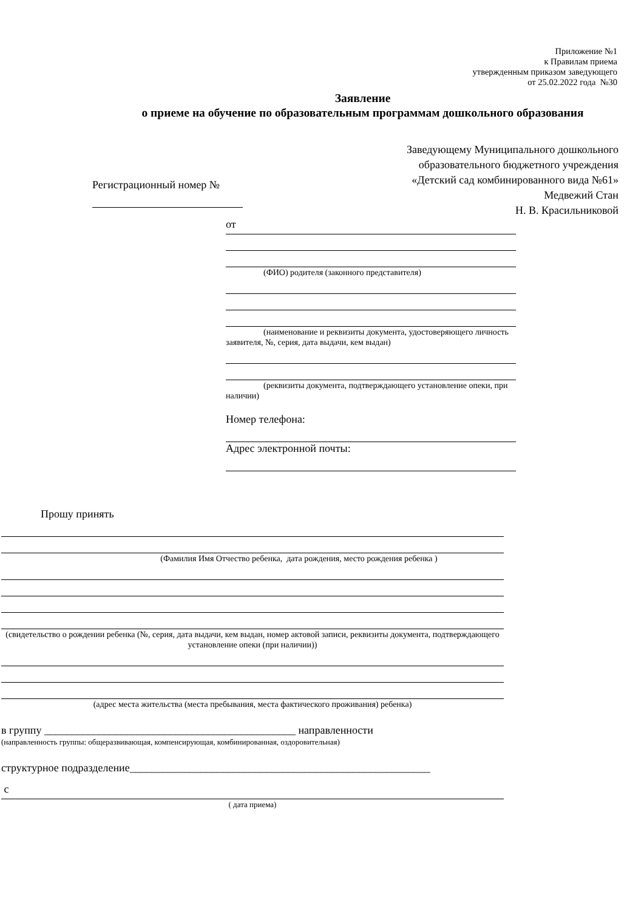Приложение №1
к Правилам приема
утвержденным приказом заведующего
от 25.02.2022 года №30
Заявление
о приеме на обучение по образовательным программам дошкольного образования
Регистрационный номер №
Заведующему Муниципального дошкольного
образовательного бюджетного учреждения
«Детский сад комбинированного вида №61»
Медвежий Стан
Н. В. Красильниковой
от
(ФИО) родителя (законного представителя)
(наименование и реквизиты документа, удостоверяющего личность заявителя, №, серия, дата выдачи, кем выдан)
(реквизиты документа, подтверждающего установление опеки, при наличии)
Номер телефона:
Адрес электронной почты:
Прошу принять
(Фамилия Имя Отчество ребенка, дата рождения, место рождения ребенка )
(свидетельство о рождении ребенка (№, серия, дата выдачи, кем выдан, номер актовой записи, реквизиты документа, подтверждающего установление опеки (при наличии))
(адрес места жительства (места пребывания, места фактического проживания) ребенка)
в группу ______________________________________________ направленности
(направленность группы: общеразвивающая, компенсирующая, комбинированная, оздоровительная)
структурное подразделение_______________________________________________________
с
( дата приема)